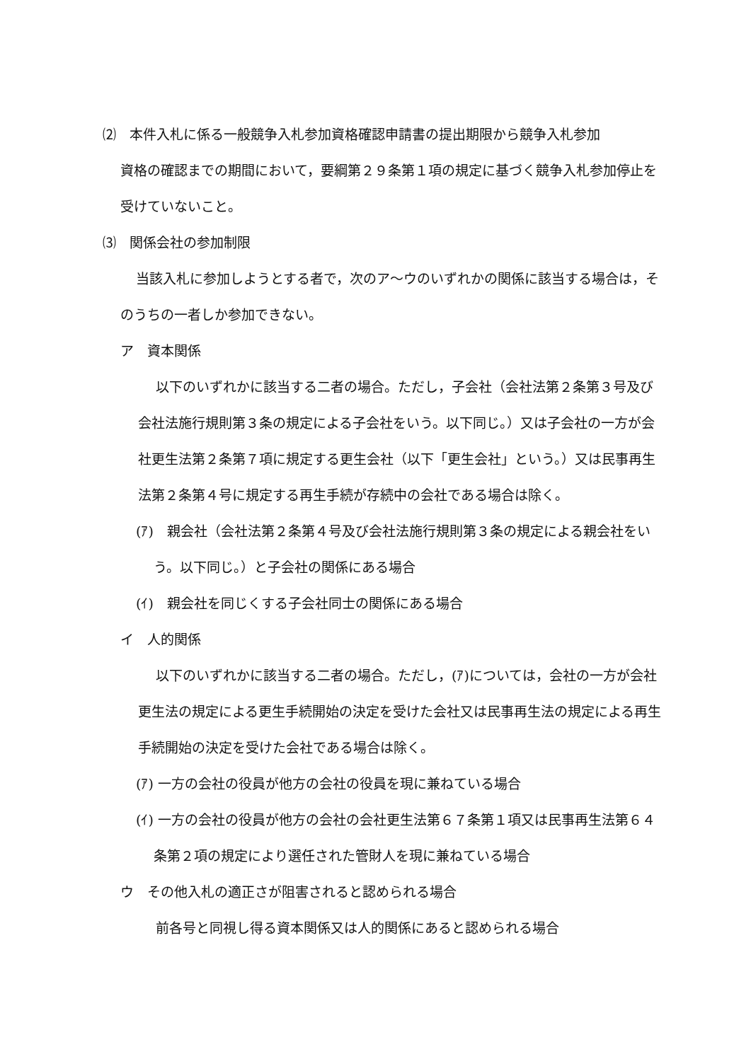⑵　本件入札に係る一般競争入札参加資格確認申請書の提出期限から競争入札参加
資格の確認までの期間において，要綱第２９条第１項の規定に基づく競争入札参加停止を受けていないこと。
⑶　関係会社の参加制限
当該入札に参加しようとする者で，次のア～ウのいずれかの関係に該当する場合は，そのうちの一者しか参加できない。
ア　資本関係
以下のいずれかに該当する二者の場合。ただし，子会社（会社法第２条第３号及び会社法施行規則第３条の規定による子会社をいう。以下同じ。）又は子会社の一方が会社更生法第２条第７項に規定する更生会社（以下「更生会社」という。）又は民事再生法第２条第４号に規定する再生手続が存続中の会社である場合は除く。
(ｱ)　親会社（会社法第２条第４号及び会社法施行規則第３条の規定による親会社をいう。以下同じ。）と子会社の関係にある場合
(ｲ)　親会社を同じくする子会社同士の関係にある場合
イ　人的関係
以下のいずれかに該当する二者の場合。ただし，(ｱ)については，会社の一方が会社更生法の規定による更生手続開始の決定を受けた会社又は民事再生法の規定による再生手続開始の決定を受けた会社である場合は除く。
(ｱ) 一方の会社の役員が他方の会社の役員を現に兼ねている場合
(ｲ) 一方の会社の役員が他方の会社の会社更生法第６７条第１項又は民事再生法第６４条第２項の規定により選任された管財人を現に兼ねている場合
ウ　その他入札の適正さが阻害されると認められる場合
前各号と同視し得る資本関係又は人的関係にあると認められる場合